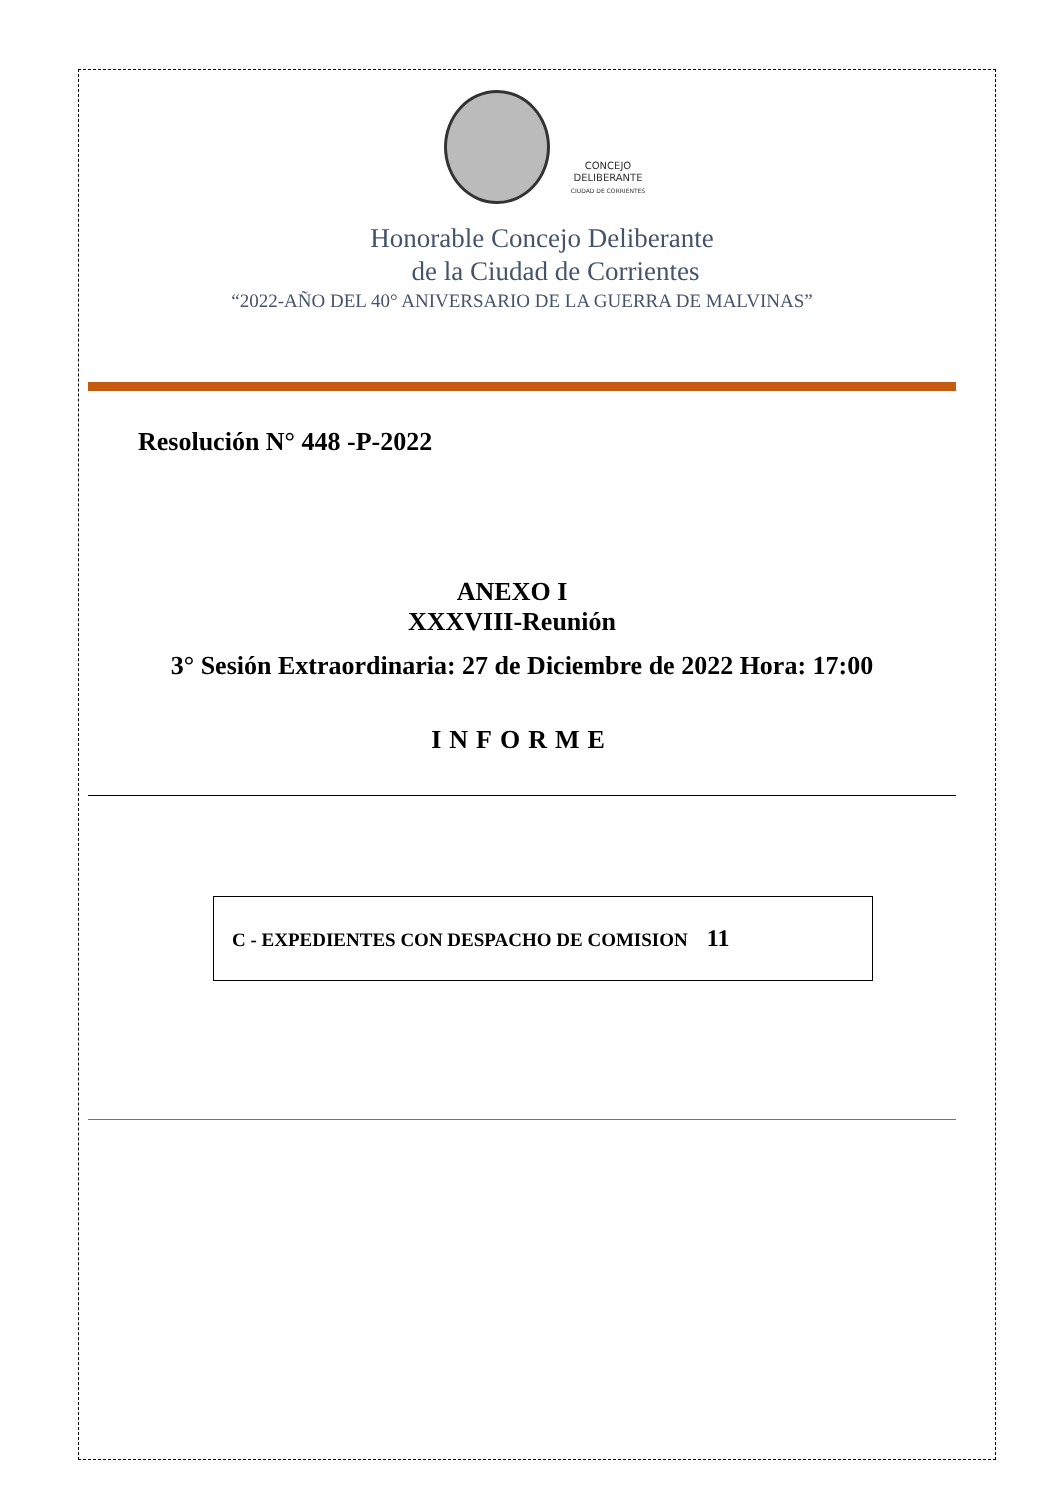CONCEJO
DELIBERANTE
CIUDAD DE CORRIENTES
Honorable Concejo Deliberante
de la Ciudad de Corrientes
“2022-AÑO DEL 40° ANIVERSARIO DE LA GUERRA DE MALVINAS”
Resolución N° 448 -P-2022
ANEXO I
XXXVIII-Reunión
3° Sesión Extraordinaria: 27 de Diciembre de 2022 Hora: 17:00
INFORME
C - EXPEDIENTES CON DESPACHO DE COMISION 11